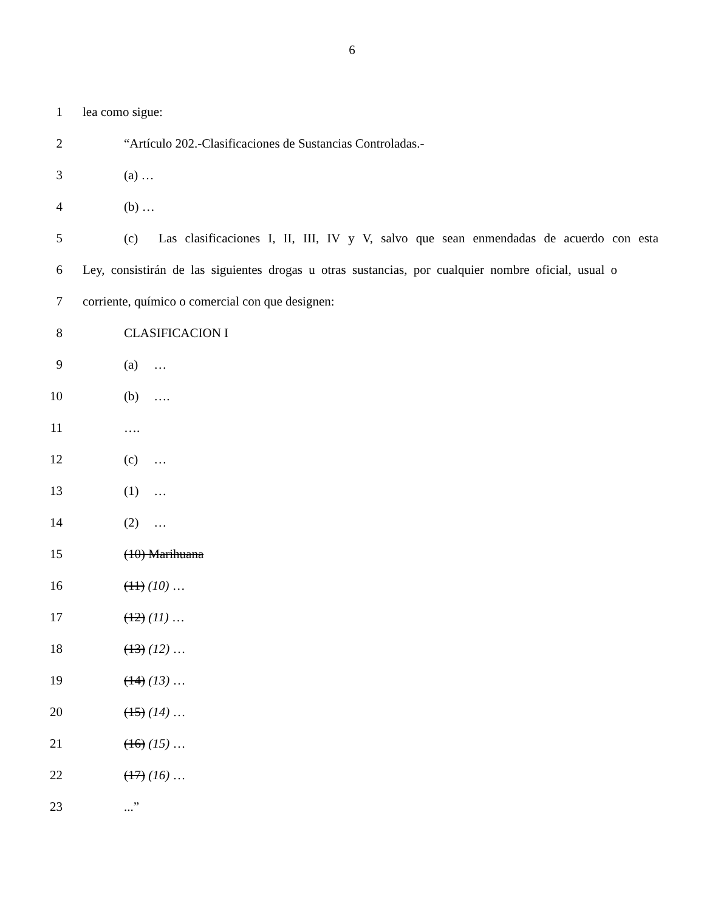6
1 lea como sigue:
2 “Artículo 202.-Clasificaciones de Sustancias Controladas.-
3 (a) …
4 (b) …
5 (c) Las clasificaciones I, II, III, IV y V, salvo que sean enmendadas de acuerdo con esta
6 Ley, consistirán de las siguientes drogas u otras sustancias, por cualquier nombre oficial, usual o
7 corriente, químico o comercial con que designen:
8 CLASIFICACION I
9 (a) …
10 (b) ….
11 ….
12 (c) …
13 (1) …
14 (2) …
15 (10) Marihuana
16 (11) (10) …
17 (12) (11) …
18 (13) (12) …
19 (14) (13) …
20 (15) (14) …
21 (16) (15) …
22 (17) (16) …
23...”